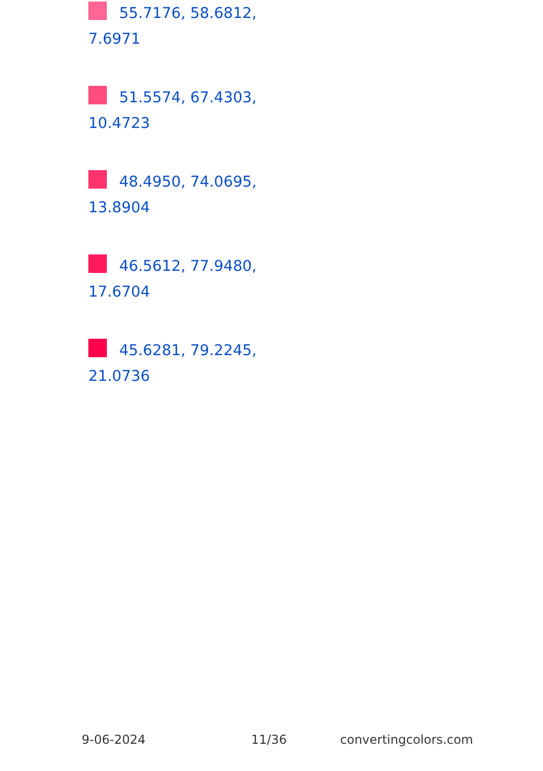55.7176, 58.6812, 7.6971
51.5574, 67.4303, 10.4723
48.4950, 74.0695, 13.8904
46.5612, 77.9480, 17.6704
45.6281, 79.2245, 21.0736
9-06-2024 11/36 convertingcolors.com